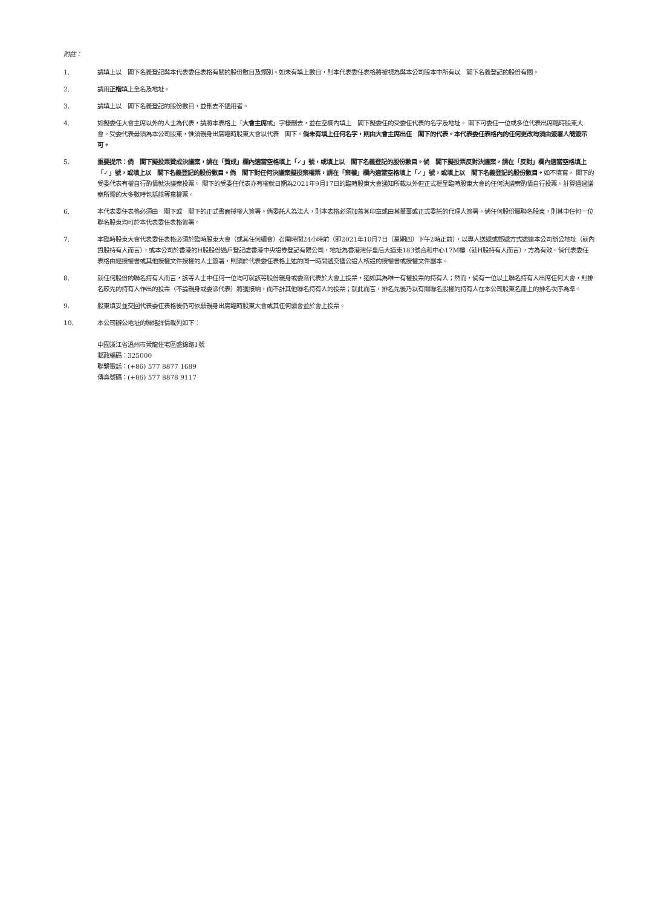附註：
1. 請填上以　閣下名義登記與本代表委任表格有關的股份數目及類別。如未有填上數目，則本代表委任表格將被視為與本公司股本中所有以　閣下名義登記的股份有關。
2. 請用正楷填上全名及地址。
3. 請填上以　閣下名義登記的股份數目，並刪去不適用者。
4. 如擬委任大會主席以外的人士為代表，請將本表格上「大會主席或」字樣刪去，並在空欄內填上　閣下擬委任的受委任代表的名字及地址。 閣下可委任一位或多位代表出席臨時股東大會。受委代表毋須為本公司股東，惟須親身出席臨時股東大會以代表　閣下。倘未有填上任何名字，則由大會主席出任　閣下的代表。本代表委任表格內的任何更改均須由簽署人簡簽示可。
5. 重要提示：倘　閣下擬投票贊成決議案，請在「贊成」欄內適當空格填上「✓」號，或填上以　閣下名義登記的股份數目。倘　閣下擬投票反對決議案，請在「反對」欄內適當空格填上「✓」號，或填上以　閣下名義登記的股份數目。倘　閣下對任何決議案擬投棄權票，請在「棄權」欄內適當空格填上「✓」號，或填上以　閣下名義登記的股份數目。如不填寫， 閣下的受委代表有權自行酌情就決議案投票。 閣下的受委任代表亦有權就日期為2021年9月17日的臨時股東大會通知所載以外但正式提呈臨時股東大會的任何決議案酌情自行投票。計算通過議案所需的大多數時包括該等棄權票。
6. 本代表委任表格必須由　閣下或　閣下的正式書面授權人簽署。倘委託人為法人，則本表格必須加蓋其印章或由其董事或正式委託的代理人簽署。倘任何股份屬聯名股東，則其中任何一位聯名股東均可於本代表委任表格簽署。
7. 本臨時股東大會代表委任表格必須於臨時股東大會（或其任何續會）召開時間24小時前（即2021年10月7日（星期四）下午2時正前），以專人送遞或郵遞方式送達本公司辦公地址（就內資股持有人而言），或本公司於香港的H股股份過戶登記處香港中央證券登記有限公司，地址為香港灣仔皇后大道東183號合和中心17M樓（就H股持有人而言），方為有效。倘代表委任表格由經授權書或其他授權文件授權的人士簽署，則須於代表委任表格上述的同一時間遞交獲公證人核證的授權書或授權文件副本。
8. 就任何股份的聯名持有人而言，該等人士中任何一位均可就該等股份親身或委派代表於大會上投票，猶如其為唯一有權投票的持有人；然而，倘有一位以上聯名持有人出席任何大會，則排名較先的持有人作出的投票（不論親身或委派代表）將獲接納，而不計其他聯名持有人的投票；就此而言，排名先後乃以有關聯名股權的持有人在本公司股東名冊上的排名次序為準。
9. 股東填妥並交回代表委任表格後仍可依願親身出席臨時股東大會或其任何續會並於會上投票。
10. 本公司辦公地址的聯絡詳情載列如下：
中國浙江省溫州市黃龍住宅區盛錦路1號
郵政編碼：325000
聯繫電話：(+86) 577 8877 1689
傳真號碼：(+86) 577 8878 9117